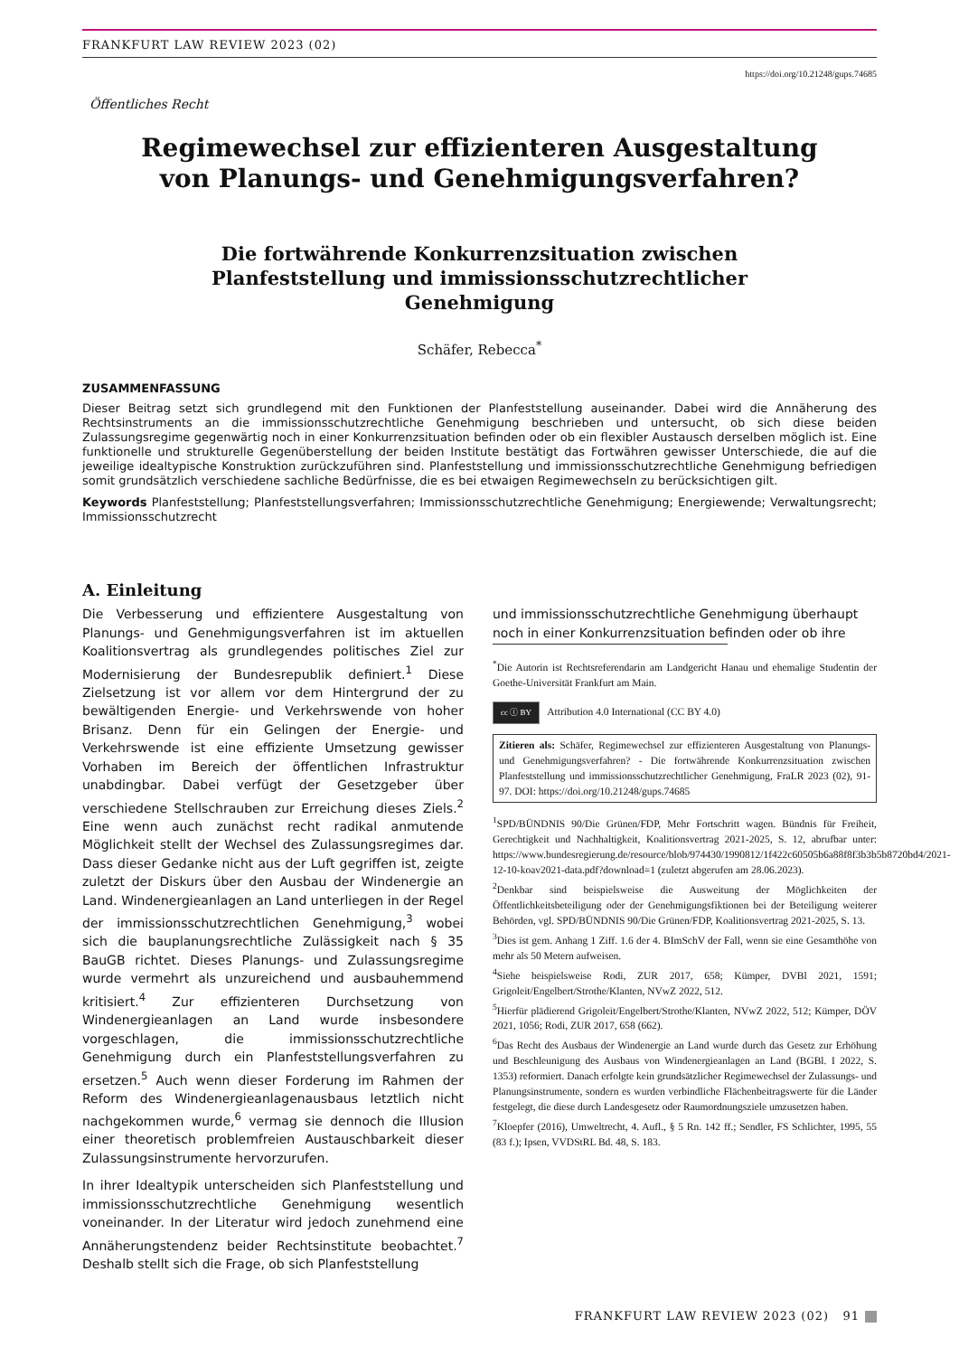FRANKFURT LAW REVIEW 2023 (02)
https://doi.org/10.21248/gups.74685
Öffentliches Recht
Regimewechsel zur effizienteren Ausgestaltung
von Planungs- und Genehmigungsverfahren?
Die fortwährende Konkurrenzsituation zwischen
Planfeststellung und immissionsschutzrechtlicher
Genehmigung
Schäfer, Rebecca<sup>*</sup>
ZUSAMMENFASSUNG
Dieser Beitrag setzt sich grundlegend mit den Funktionen der Planfeststellung auseinander. Dabei wird die Annäherung des Rechtsinstruments an die immissionsschutzrechtliche Genehmigung beschrieben und untersucht, ob sich diese beiden Zulassungsregime gegenwärtig noch in einer Konkurrenzsituation befinden oder ob ein flexibler Austausch derselben möglich ist. Eine funktionelle und strukturelle Gegenüberstellung der beiden Institute bestätigt das Fortwähren gewisser Unterschiede, die auf die jeweilige idealtypische Konstruktion zurückzuführen sind. Planfeststellung und immissionsschutzrechtliche Genehmigung befriedigen somit grundsätzlich verschiedene sachliche Bedürfnisse, die es bei etwaigen Regimewechseln zu berücksichtigen gilt.
Keywords Planfeststellung; Planfeststellungsverfahren; Immissionsschutzrechtliche Genehmigung; Energiewende; Verwaltungsrecht; Immissionsschutzrecht
A. Einleitung
Die Verbesserung und effizientere Ausgestaltung von Planungs- und Genehmigungsverfahren ist im aktuellen Koalitionsvertrag als grundlegendes politisches Ziel zur Modernisierung der Bundesrepublik definiert.<sup>1</sup> Diese Zielsetzung ist vor allem vor dem Hintergrund der zu bewältigenden Energie- und Verkehrswende von hoher Brisanz. Denn für ein Gelingen der Energie- und Verkehrswende ist eine effiziente Umsetzung gewisser Vorhaben im Bereich der öffentlichen Infrastruktur unabdingbar. Dabei verfügt der Gesetzgeber über verschiedene Stellschrauben zur Erreichung dieses Ziels.<sup>2</sup> Eine wenn auch zunächst recht radikal anmutende Möglichkeit stellt der Wechsel des Zulassungsregimes dar. Dass dieser Gedanke nicht aus der Luft gegriffen ist, zeigte zuletzt der Diskurs über den Ausbau der Windenergie an Land. Windenergieanlagen an Land unterliegen in der Regel der immissionsschutzrechtlichen Genehmigung,<sup>3</sup> wobei sich die bauplanungsrechtliche Zulässigkeit nach § 35 BauGB richtet. Dieses Planungs- und Zulassungsregime wurde vermehrt als unzureichend und ausbauhemmend kritisiert.<sup>4</sup> Zur effizienteren Durchsetzung von Windenergieanlagen an Land wurde insbesondere vorgeschlagen, die immissionsschutzrechtliche Genehmigung durch ein Planfeststellungsverfahren zu ersetzen.<sup>5</sup> Auch wenn dieser Forderung im Rahmen der Reform des Windenergieanlagenausbaus letztlich nicht nachgekommen wurde,<sup>6</sup> vermag sie dennoch die Illusion einer theoretisch problemfreien Austauschbarkeit dieser Zulassungsinstrumente hervorzurufen.
In ihrer Idealtypik unterscheiden sich Planfeststellung und immissionsschutzrechtliche Genehmigung wesentlich voneinander. In der Literatur wird jedoch zunehmend eine Annäherungstendenz beider Rechtsinstitute beobachtet.<sup>7</sup> Deshalb stellt sich die Frage, ob sich Planfeststellung
und immissionsschutzrechtliche Genehmigung überhaupt
noch in einer Konkurrenzsituation befinden oder ob ihre
<sup>*</sup> Die Autorin ist Rechtsreferendarin am Landgericht Hanau und ehemalige Studentin der Goethe-Universität Frankfurt am Main.
cc ⓘ BY Attribution 4.0 International (CC BY 4.0)
Zitieren als: Schäfer, Regimewechsel zur effizienteren Ausgestaltung von Planungs- und Genehmigungsverfahren? - Die fortwährende Konkurrenzsituation zwischen Planfeststellung und immissionsschutzrechtlicher Genehmigung, FraLR 2023 (02), 91-97. DOI: https://doi.org/10.21248/gups.74685
<sup>1</sup> SPD/BÜNDNIS 90/Die Grünen/FDP, Mehr Fortschritt wagen. Bündnis für Freiheit, Gerechtigkeit und Nachhaltigkeit, Koalitionsvertrag 2021-2025, S. 12, abrufbar unter: https://www.bundesregierung.de/resource/blob/974430/1990812/1f422c60505b6a88f8f3b3b5b8720bd4/2021-12-10-koav2021-data.pdf?download=1 (zuletzt abgerufen am 28.06.2023).
<sup>2</sup> Denkbar sind beispielsweise die Ausweitung der Möglichkeiten der Öffentlichkeitsbeteiligung oder der Genehmigungsfiktionen bei der Beteiligung weiterer Behörden, vgl. SPD/BÜNDNIS 90/Die Grünen/FDP, Koalitionsvertrag 2021-2025, S. 13.
<sup>3</sup> Dies ist gem. Anhang 1 Ziff. 1.6 der 4. BImSchV der Fall, wenn sie eine Gesamthöhe von mehr als 50 Metern aufweisen.
<sup>4</sup> Siehe beispielsweise Rodi, ZUR 2017, 658; Kümper, DVBl 2021, 1591; Grigoleit/Engelbert/Strothe/Klanten, NVwZ 2022, 512.
<sup>5</sup> Hierfür plädierend Grigoleit/Engelbert/Strothe/Klanten, NVwZ 2022, 512; Kümper, DÖV 2021, 1056; Rodi, ZUR 2017, 658 (662).
<sup>6</sup> Das Recht des Ausbaus der Windenergie an Land wurde durch das Gesetz zur Erhöhung und Beschleunigung des Ausbaus von Windenergieanlagen an Land (BGBl. I 2022, S. 1353) reformiert. Danach erfolgte kein grundsätzlicher Regimewechsel der Zulassungs- und Planungsinstrumente, sondern es wurden verbindliche Flächenbeitragswerte für die Länder festgelegt, die diese durch Landesgesetz oder Raumordnungsziele umzusetzen haben.
<sup>7</sup> Kloepfer (2016), Umweltrecht, 4. Aufl., § 5 Rn. 142 ff.; Sendler, FS Schlichter, 1995, 55 (83 f.); Ipsen, VVDStRL Bd. 48, S. 183.
FRANKFURT LAW REVIEW 2023 (02) 91